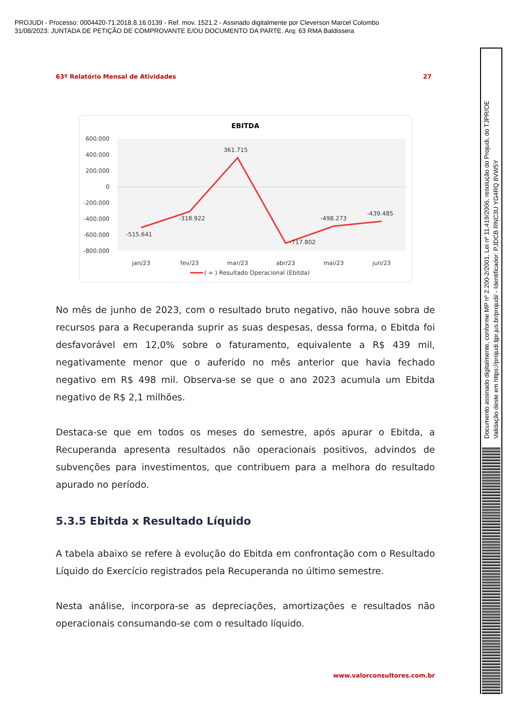PROJUDI - Processo: 0004420-71.2018.8.16.0139 - Ref. mov. 1521.2 - Assinado digitalmente por Cleverson Marcel Colombo
31/08/2023: JUNTADA DE PETIÇÃO DE COMPROVANTE E/OU DOCUMENTO DA PARTE. Arq: 63 RMA Baldissera
63º Relatório Mensal de Atividades 27
EBITDA
600.000
400.000
200.000
0
-200.000
-400.000
-600.000
-800.000
-515.641
-318.922
361.715
-717.802
-498.273
-439.485
jan/23
fev/23
mar/23
abr/23
mai/23
jun/23
( = ) Resultado Operacional (Ebitda)
No mês de junho de 2023, com o resultado bruto negativo, não houve sobra de recursos para a Recuperanda suprir as suas despesas, dessa forma, o Ebitda foi desfavorável em 12,0% sobre o faturamento, equivalente a R$ 439 mil, negativamente menor que o auferido no mês anterior que havia fechado negativo em R$ 498 mil. Observa-se se que o ano 2023 acumula um Ebitda negativo de R$ 2,1 milhões.
Destaca-se que em todos os meses do semestre, após apurar o Ebitda, a Recuperanda apresenta resultados não operacionais positivos, advindos de subvenções para investimentos, que contribuem para a melhora do resultado apurado no período.
5.3.5 Ebitda x Resultado Líquido
A tabela abaixo se refere à evolução do Ebitda em confrontação com o Resultado Líquido do Exercício registrados pela Recuperanda no último semestre.
Nesta análise, incorpora-se as depreciações, amortizações e resultados não operacionais consumando-se com o resultado líquido.
www.valorconsultores.com.br
Documento assinado digitalmente, conforme MP nº 2.200-2/2001, Lei nº 11.419/2006, resolução do Projudi, do TJPR/OE
Validação deste em https://projudi.tjpr.jus.br/projudi/ - Identificador: PJDCB RNC3U YG4RQ 8VW5Y